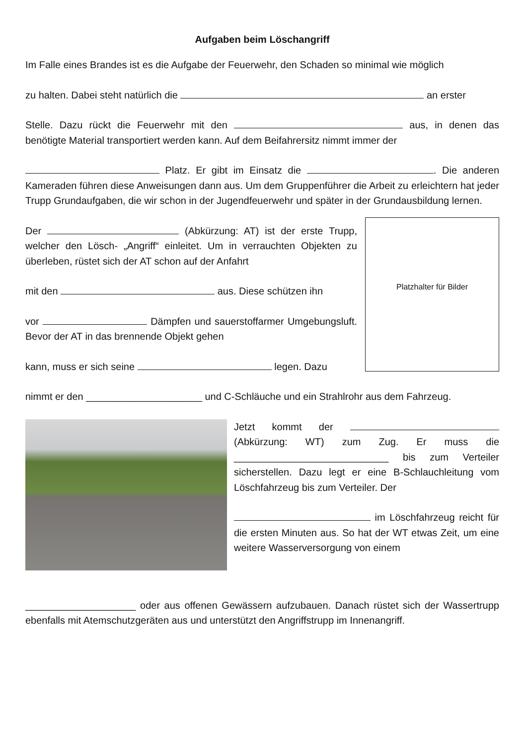Aufgaben beim Löschangriff
Im Falle eines Brandes ist es die Aufgabe der Feuerwehr, den Schaden so minimal wie möglich
zu halten. Dabei steht natürlich die an erster
Stelle. Dazu rückt die Feuerwehr mit den aus, in denen das benötigte Material transportiert werden kann. Auf dem Beifahrersitz nimmt immer der
Platz. Er gibt im Einsatz die . Die anderen Kameraden führen diese Anweisungen dann aus. Um dem Gruppenführer die Arbeit zu erleichtern hat jeder Trupp Grundaufgaben, die wir schon in der Jugendfeuerwehr und später in der Grundausbildung lernen.
Der (Abkürzung: AT) ist der erste Trupp, welcher den Lösch- „Angriff“ einleitet. Um in verrauchten Objekten zu überleben, rüstet sich der AT schon auf der Anfahrt
mit den aus. Diese schützen ihn
vor Dämpfen und sauerstoffarmer Umgebungsluft. Bevor der AT in das brennende Objekt gehen
kann, muss er sich seine legen. Dazu
Platzhalter für Bilder
nimmt er den _____________________ und C-Schläuche und ein Strahlrohr aus dem Fahrzeug.
Jetzt kommt der (Abkürzung: WT) zum Zug. Er muss die ____________________________ bis zum Verteiler sicherstellen. Dazu legt er eine B-Schlauchleitung vom Löschfahrzeug bis zum Verteiler. Der
im Löschfahrzeug reicht für die ersten Minuten aus. So hat der WT etwas Zeit, um eine weitere Wasserversorgung von einem
____________________ oder aus offenen Gewässern aufzubauen. Danach rüstet sich der Wassertrupp ebenfalls mit Atemschutzgeräten aus und unterstützt den Angriffstrupp im Innenangriff.